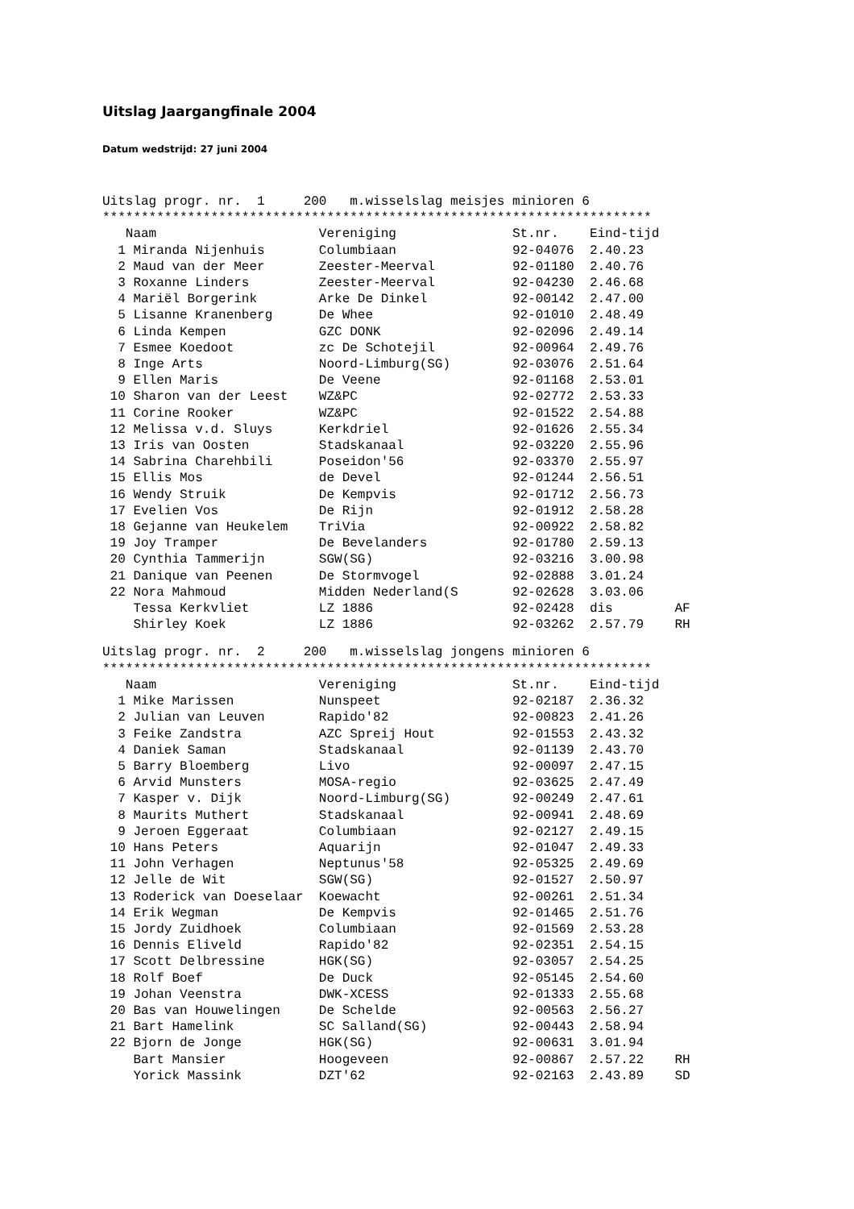Uitslag Jaargangfinale 2004
Datum wedstrijd: 27 juni 2004
Uitslag progr. nr.  1     200   m.wisselslag meisjes minioren 6
***********************************************************************
   Naam                     Vereniging               St.nr.    Eind-tijd
  1 Miranda Nijenhuis       Columbiaan               92-04076  2.40.23
  2 Maud van der Meer       Zeester-Meerval          92-01180  2.40.76
  3 Roxanne Linders         Zeester-Meerval          92-04230  2.46.68
  4 Mariël Borgerink        Arke De Dinkel           92-00142  2.47.00
  5 Lisanne Kranenberg      De Whee                  92-01010  2.48.49
  6 Linda Kempen            GZC DONK                 92-02096  2.49.14
  7 Esmee Koedoot           zc De Schotejil          92-00964  2.49.76
  8 Inge Arts               Noord-Limburg(SG)        92-03076  2.51.64
  9 Ellen Maris             De Veene                 92-01168  2.53.01
 10 Sharon van der Leest    WZ&PC                    92-02772  2.53.33
 11 Corine Rooker           WZ&PC                    92-01522  2.54.88
 12 Melissa v.d. Sluys      Kerkdriel                92-01626  2.55.34
 13 Iris van Oosten         Stadskanaal              92-03220  2.55.96
 14 Sabrina Charehbili      Poseidon'56              92-03370  2.55.97
 15 Ellis Mos               de Devel                 92-01244  2.56.51
 16 Wendy Struik            De Kempvis               92-01712  2.56.73
 17 Evelien Vos             De Rijn                  92-01912  2.58.28
 18 Gejanne van Heukelem    TriVia                   92-00922  2.58.82
 19 Joy Tramper             De Bevelanders           92-01780  2.59.13
 20 Cynthia Tammerijn       SGW(SG)                  92-03216  3.00.98
 21 Danique van Peenen      De Stormvogel            92-02888  3.01.24
 22 Nora Mahmoud            Midden Nederland(S       92-02628  3.03.06
    Tessa Kerkvliet         LZ 1886                  92-02428  dis        AF
    Shirley Koek            LZ 1886                  92-03262  2.57.79    RH
Uitslag progr. nr.  2     200   m.wisselslag jongens minioren 6
***********************************************************************
   Naam                     Vereniging               St.nr.    Eind-tijd
  1 Mike Marissen           Nunspeet                 92-02187  2.36.32
  2 Julian van Leuven       Rapido'82                92-00823  2.41.26
  3 Feike Zandstra          AZC Spreij Hout          92-01553  2.43.32
  4 Daniek Saman            Stadskanaal              92-01139  2.43.70
  5 Barry Bloemberg         Livo                     92-00097  2.47.15
  6 Arvid Munsters          MOSA-regio               92-03625  2.47.49
  7 Kasper v. Dijk          Noord-Limburg(SG)        92-00249  2.47.61
  8 Maurits Muthert         Stadskanaal              92-00941  2.48.69
  9 Jeroen Eggeraat         Columbiaan               92-02127  2.49.15
 10 Hans Peters             Aquarijn                 92-01047  2.49.33
 11 John Verhagen           Neptunus'58              92-05325  2.49.69
 12 Jelle de Wit            SGW(SG)                  92-01527  2.50.97
 13 Roderick van Doeselaar  Koewacht                 92-00261  2.51.34
 14 Erik Wegman             De Kempvis               92-01465  2.51.76
 15 Jordy Zuidhoek          Columbiaan               92-01569  2.53.28
 16 Dennis Eliveld          Rapido'82                92-02351  2.54.15
 17 Scott Delbressine       HGK(SG)                  92-03057  2.54.25
 18 Rolf Boef               De Duck                  92-05145  2.54.60
 19 Johan Veenstra          DWK-XCESS                92-01333  2.55.68
 20 Bas van Houwelingen     De Schelde               92-00563  2.56.27
 21 Bart Hamelink           SC Salland(SG)           92-00443  2.58.94
 22 Bjorn de Jonge          HGK(SG)                  92-00631  3.01.94
    Bart Mansier            Hoogeveen                92-00867  2.57.22    RH
    Yorick Massink          DZT'62                   92-02163  2.43.89    SD